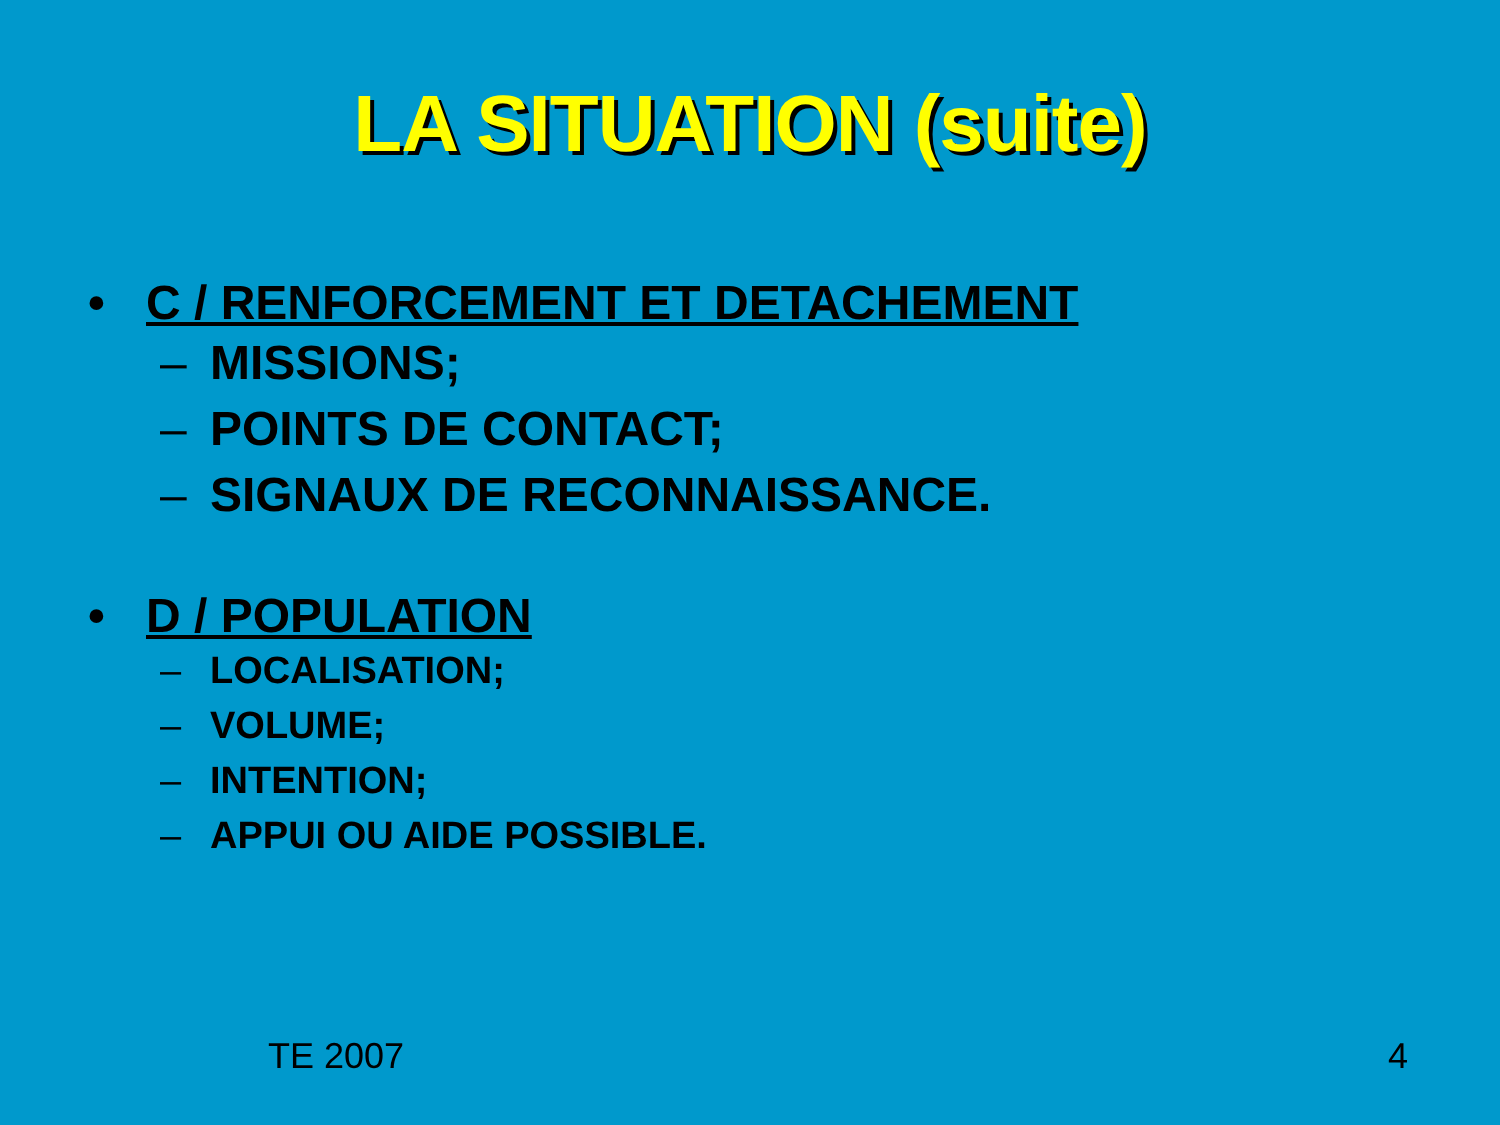LA SITUATION (suite)
• C / RENFORCEMENT ET DETACHEMENT
– MISSIONS;
– POINTS DE CONTACT;
– SIGNAUX DE RECONNAISSANCE.
• D / POPULATION
– LOCALISATION;
– VOLUME;
– INTENTION;
– APPUI OU AIDE POSSIBLE.
TE 2007 4